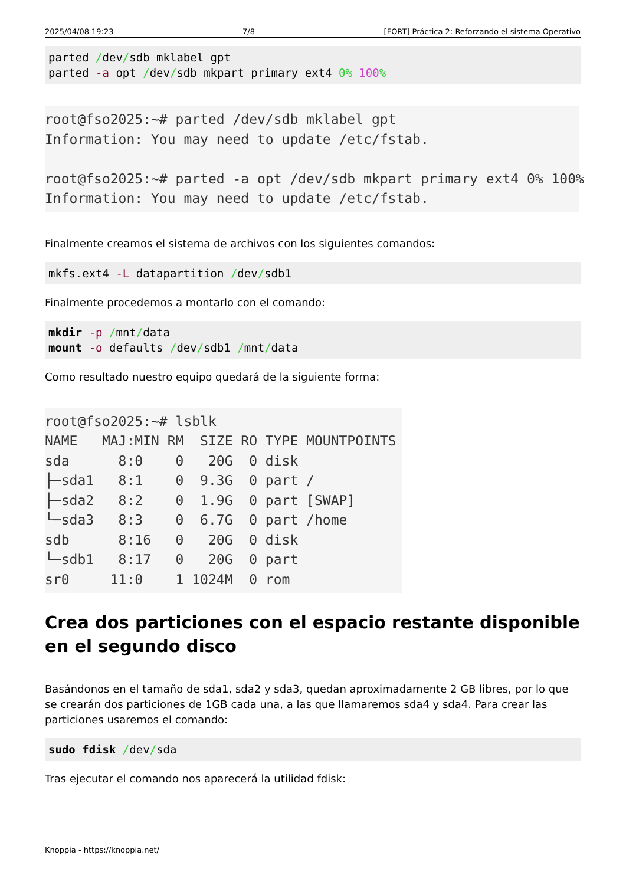2025/04/08 19:23 7/8 [FORT] Práctica 2: Reforzando el sistema Operativo
parted /dev/sdb mklabel gpt
parted -a opt /dev/sdb mkpart primary ext4 0% 100%
root@fso2025:~# parted /dev/sdb mklabel gpt Information: You may need to update /etc/fstab. root@fso2025:~# parted -a opt /dev/sdb mkpart primary ext4 0% 100% Information: You may need to update /etc/fstab.
Finalmente creamos el sistema de archivos con los siguientes comandos:
mkfs.ext4 -L datapartition /dev/sdb1
Finalmente procedemos a montarlo con el comando:
mkdir -p /mnt/data
mount -o defaults /dev/sdb1 /mnt/data
Como resultado nuestro equipo quedará de la siguiente forma:
root@fso2025:~# lsblk NAME MAJ:MIN RM SIZE RO TYPE MOUNTPOINTS sda 8:0 0 20G 0 disk ├─sda1 8:1 0 9.3G 0 part / ├─sda2 8:2 0 1.9G 0 part [SWAP] └─sda3 8:3 0 6.7G 0 part /home sdb 8:16 0 20G 0 disk └─sdb1 8:17 0 20G 0 part sr0 11:0 1 1024M 0 rom
Crea dos particiones con el espacio restante disponible en el segundo disco
Basándonos en el tamaño de sda1, sda2 y sda3, quedan aproximadamente 2 GB libres, por lo que se crearán dos particiones de 1GB cada una, a las que llamaremos sda4 y sda4. Para crear las particiones usaremos el comando:
sudo fdisk /dev/sda
Tras ejecutar el comando nos aparecerá la utilidad fdisk:
Knoppia - https://knoppia.net/